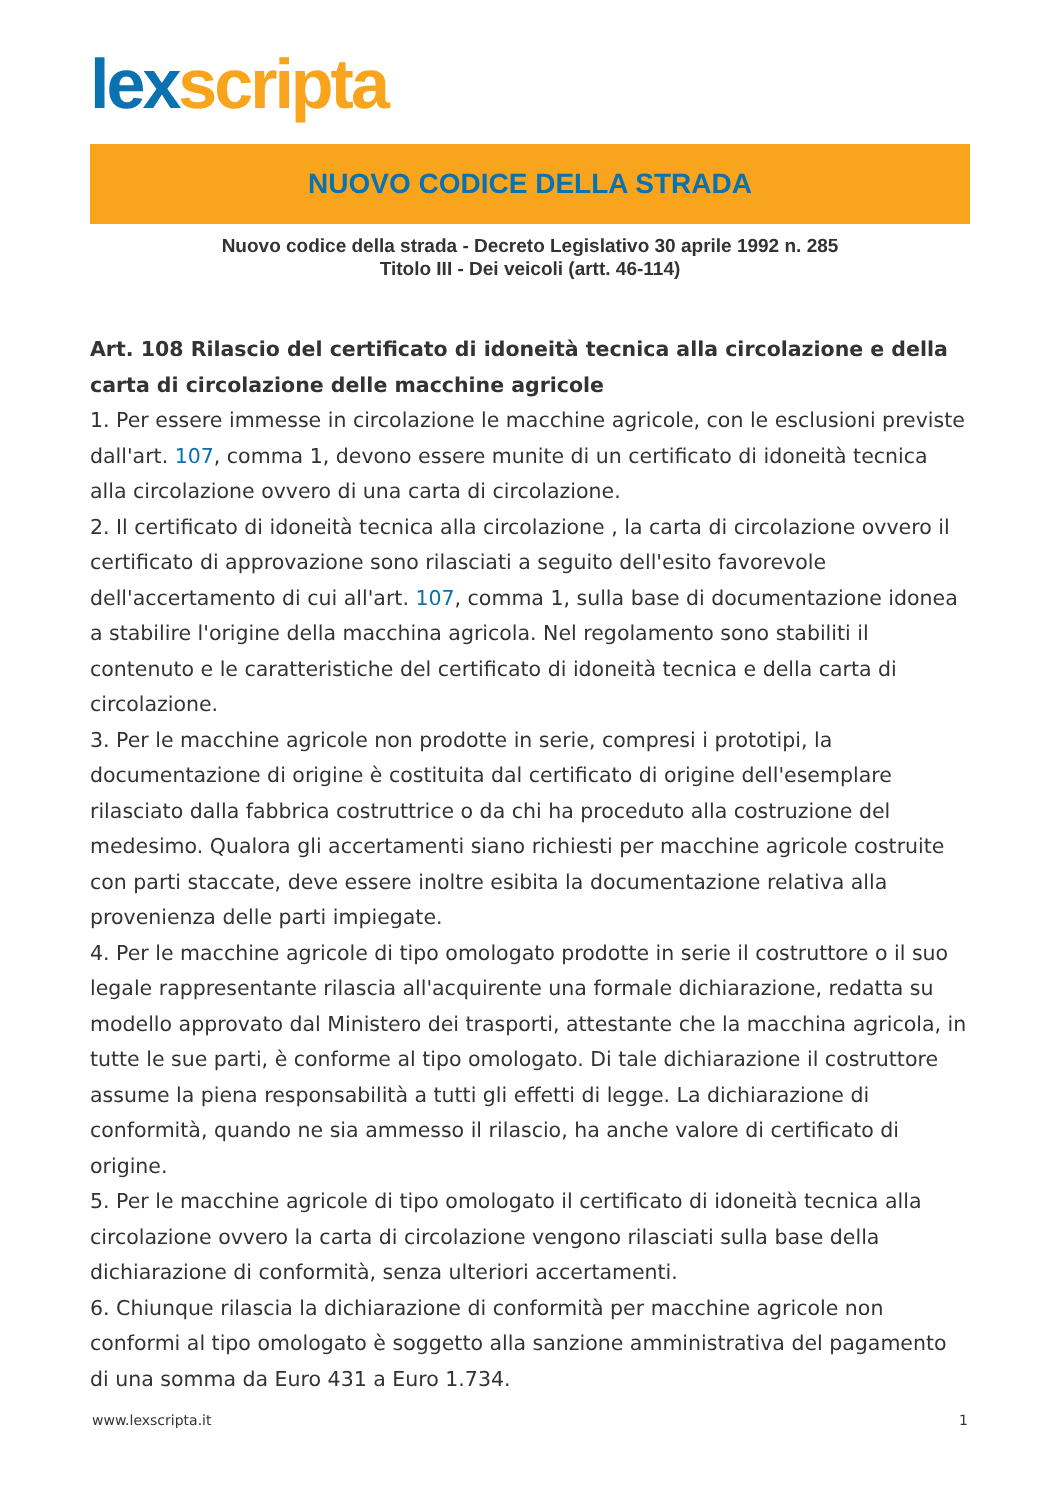lex scripta
NUOVO CODICE DELLA STRADA
Nuovo codice della strada - Decreto Legislativo 30 aprile 1992 n. 285
Titolo III - Dei veicoli (artt. 46-114)
Art. 108 Rilascio del certificato di idoneità tecnica alla circolazione e della carta di circolazione delle macchine agricole
1. Per essere immesse in circolazione le macchine agricole, con le esclusioni previste dall'art. 107, comma 1, devono essere munite di un certificato di idoneità tecnica alla circolazione ovvero di una carta di circolazione.
2. Il certificato di idoneità tecnica alla circolazione , la carta di circolazione ovvero il certificato di approvazione sono rilasciati a seguito dell'esito favorevole dell'accertamento di cui all'art. 107, comma 1, sulla base di documentazione idonea a stabilire l'origine della macchina agricola. Nel regolamento sono stabiliti il contenuto e le caratteristiche del certificato di idoneità tecnica e della carta di circolazione.
3. Per le macchine agricole non prodotte in serie, compresi i prototipi, la documentazione di origine è costituita dal certificato di origine dell'esemplare rilasciato dalla fabbrica costruttrice o da chi ha proceduto alla costruzione del medesimo. Qualora gli accertamenti siano richiesti per macchine agricole costruite con parti staccate, deve essere inoltre esibita la documentazione relativa alla provenienza delle parti impiegate.
4. Per le macchine agricole di tipo omologato prodotte in serie il costruttore o il suo legale rappresentante rilascia all'acquirente una formale dichiarazione, redatta su modello approvato dal Ministero dei trasporti, attestante che la macchina agricola, in tutte le sue parti, è conforme al tipo omologato. Di tale dichiarazione il costruttore assume la piena responsabilità a tutti gli effetti di legge. La dichiarazione di conformità, quando ne sia ammesso il rilascio, ha anche valore di certificato di origine.
5. Per le macchine agricole di tipo omologato il certificato di idoneità tecnica alla circolazione ovvero la carta di circolazione vengono rilasciati sulla base della dichiarazione di conformità, senza ulteriori accertamenti.
6. Chiunque rilascia la dichiarazione di conformità per macchine agricole non conformi al tipo omologato è soggetto alla sanzione amministrativa del pagamento di una somma da Euro 431 a Euro 1.734.
www.lexscripta.it 1